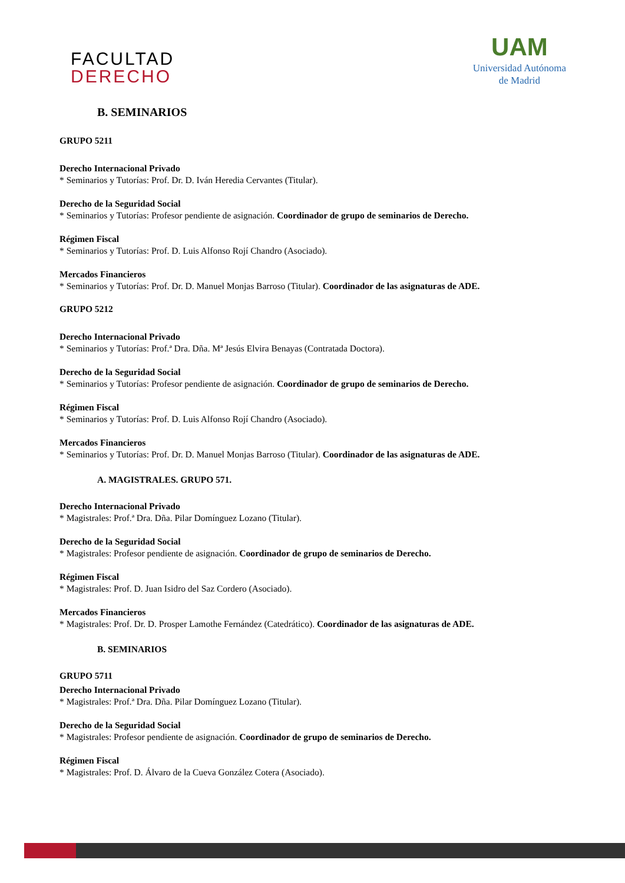FACULTAD
DERECHO
UAM
Universidad Autónoma
de Madrid
B. SEMINARIOS
GRUPO 5211
Derecho Internacional Privado
* Seminarios y Tutorías: Prof. Dr. D. Iván Heredia Cervantes (Titular).
Derecho de la Seguridad Social
* Seminarios y Tutorías: Profesor pendiente de asignación. Coordinador de grupo de seminarios de Derecho.
Régimen Fiscal
* Seminarios y Tutorías: Prof. D. Luis Alfonso Rojí Chandro (Asociado).
Mercados Financieros
* Seminarios y Tutorías: Prof. Dr. D. Manuel Monjas Barroso (Titular). Coordinador de las asignaturas de ADE.
GRUPO 5212
Derecho Internacional Privado
* Seminarios y Tutorías: Prof.ª Dra. Dña. Mª Jesús Elvira Benayas (Contratada Doctora).
Derecho de la Seguridad Social
* Seminarios y Tutorías: Profesor pendiente de asignación. Coordinador de grupo de seminarios de Derecho.
Régimen Fiscal
* Seminarios y Tutorías: Prof. D. Luis Alfonso Rojí Chandro (Asociado).
Mercados Financieros
* Seminarios y Tutorías: Prof. Dr. D. Manuel Monjas Barroso (Titular). Coordinador de las asignaturas de ADE.
A. MAGISTRALES. GRUPO 571.
Derecho Internacional Privado
* Magistrales: Prof.ª Dra. Dña. Pilar Domínguez Lozano (Titular).
Derecho de la Seguridad Social
* Magistrales: Profesor pendiente de asignación. Coordinador de grupo de seminarios de Derecho.
Régimen Fiscal
* Magistrales: Prof. D. Juan Isidro del Saz Cordero (Asociado).
Mercados Financieros
* Magistrales: Prof. Dr. D. Prosper Lamothe Fernández (Catedrático). Coordinador de las asignaturas de ADE.
B. SEMINARIOS
GRUPO 5711
Derecho Internacional Privado
* Magistrales: Prof.ª Dra. Dña. Pilar Domínguez Lozano (Titular).
Derecho de la Seguridad Social
* Magistrales: Profesor pendiente de asignación. Coordinador de grupo de seminarios de Derecho.
Régimen Fiscal
* Magistrales: Prof. D. Álvaro de la Cueva González Cotera (Asociado).